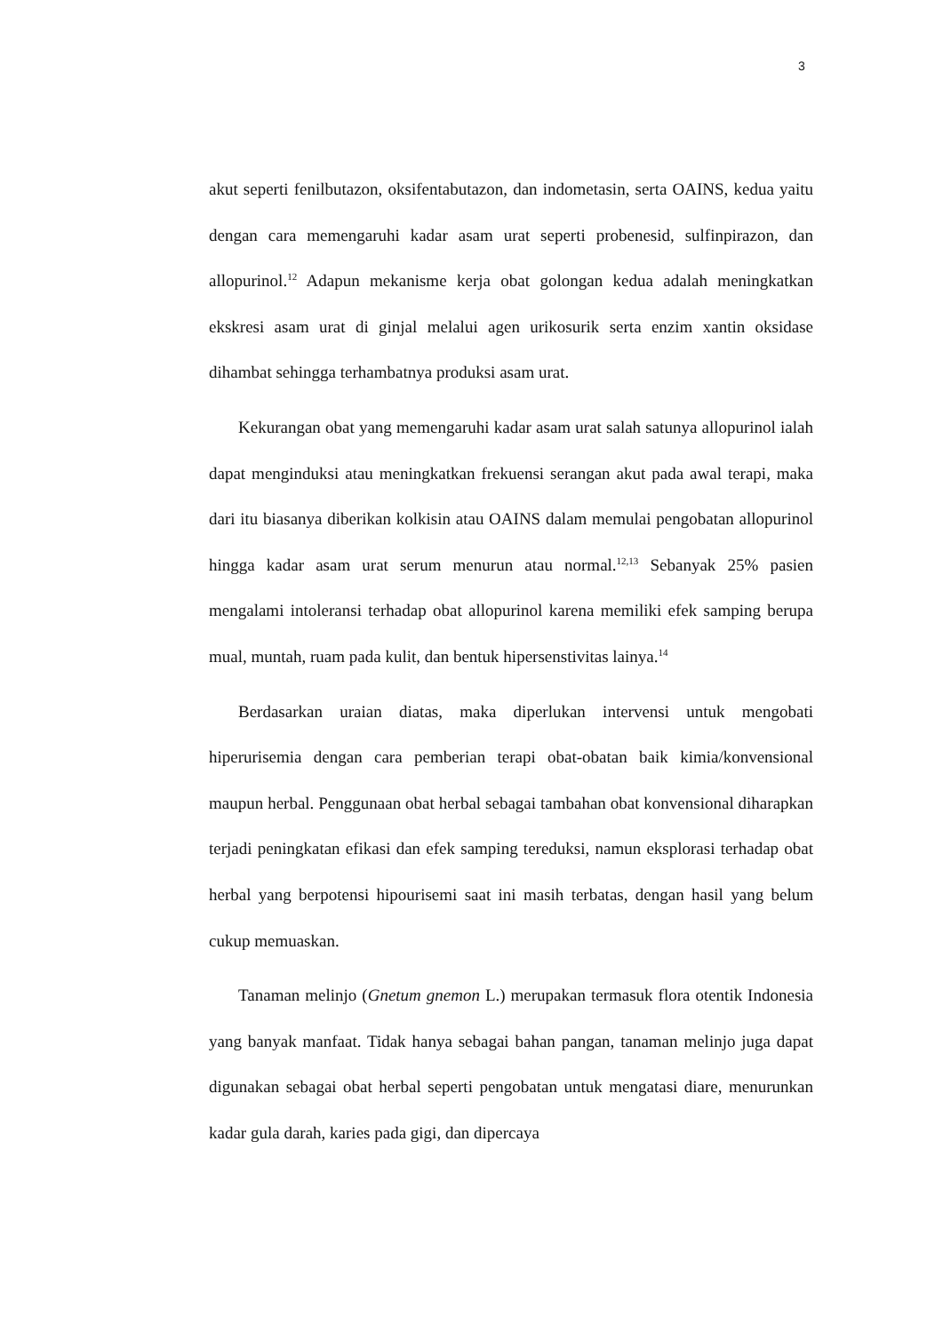3
akut seperti fenilbutazon, oksifentabutazon, dan indometasin, serta OAINS, kedua yaitu dengan cara memengaruhi kadar asam urat seperti probenesid, sulfinpirazon, dan allopurinol.<sup>12</sup> Adapun mekanisme kerja obat golongan kedua adalah meningkatkan ekskresi asam urat di ginjal melalui agen urikosurik serta enzim xantin oksidase dihambat sehingga terhambatnya produksi asam urat.
Kekurangan obat yang memengaruhi kadar asam urat salah satunya allopurinol ialah dapat menginduksi atau meningkatkan frekuensi serangan akut pada awal terapi, maka dari itu biasanya diberikan kolkisin atau OAINS dalam memulai pengobatan allopurinol hingga kadar asam urat serum menurun atau normal.<sup>12,13</sup> Sebanyak 25% pasien mengalami intoleransi terhadap obat allopurinol karena memiliki efek samping berupa mual, muntah, ruam pada kulit, dan bentuk hipersenstivitas lainya.<sup>14</sup>
Berdasarkan uraian diatas, maka diperlukan intervensi untuk mengobati hiperurisemia dengan cara pemberian terapi obat-obatan baik kimia/konvensional maupun herbal. Penggunaan obat herbal sebagai tambahan obat konvensional diharapkan terjadi peningkatan efikasi dan efek samping tereduksi, namun eksplorasi terhadap obat herbal yang berpotensi hipourisemi saat ini masih terbatas, dengan hasil yang belum cukup memuaskan.
Tanaman melinjo (Gnetum gnemon L.) merupakan termasuk flora otentik Indonesia yang banyak manfaat. Tidak hanya sebagai bahan pangan, tanaman melinjo juga dapat digunakan sebagai obat herbal seperti pengobatan untuk mengatasi diare, menurunkan kadar gula darah, karies pada gigi, dan dipercaya